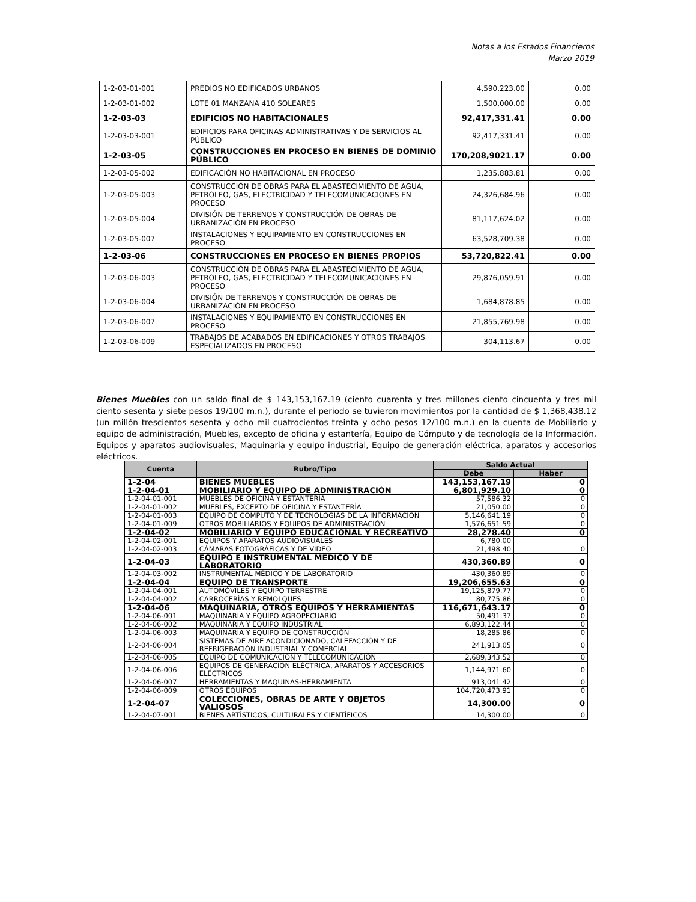Notas a los Estados Financieros
Marzo 2019
| 1-2-03-01-001 | PREDIOS NO EDIFICADOS URBANOS | 4,590,223.00 | 0.00 |
| 1-2-03-01-002 | LOTE 01 MANZANA 410 SOLEARES | 1,500,000.00 | 0.00 |
| 1-2-03-03 | EDIFICIOS NO HABITACIONALES | 92,417,331.41 | 0.00 |
| 1-2-03-03-001 | EDIFICIOS PARA OFICINAS ADMINISTRATIVAS Y DE SERVICIOS AL PÚBLICO | 92,417,331.41 | 0.00 |
| 1-2-03-05 | CONSTRUCCIONES EN PROCESO EN BIENES DE DOMINIO PÚBLICO | 170,208,9021.17 | 0.00 |
| 1-2-03-05-002 | EDIFICACIÓN NO HABITACIONAL EN PROCESO | 1,235,883.81 | 0.00 |
| 1-2-03-05-003 | CONSTRUCCIÓN DE OBRAS PARA EL ABASTECIMIENTO DE AGUA, PETRÓLEO, GAS, ELECTRICIDAD Y TELECOMUNICACIONES EN PROCESO | 24,326,684.96 | 0.00 |
| 1-2-03-05-004 | DIVISIÓN DE TERRENOS Y CONSTRUCCIÓN DE OBRAS DE URBANIZACIÓN EN PROCESO | 81,117,624.02 | 0.00 |
| 1-2-03-05-007 | INSTALACIONES Y EQUIPAMIENTO EN CONSTRUCCIONES EN PROCESO | 63,528,709.38 | 0.00 |
| 1-2-03-06 | CONSTRUCCIONES EN PROCESO EN BIENES PROPIOS | 53,720,822.41 | 0.00 |
| 1-2-03-06-003 | CONSTRUCCIÓN DE OBRAS PARA EL ABASTECIMIENTO DE AGUA, PETRÓLEO, GAS, ELECTRICIDAD Y TELECOMUNICACIONES EN PROCESO | 29,876,059.91 | 0.00 |
| 1-2-03-06-004 | DIVISIÓN DE TERRENOS Y CONSTRUCCIÓN DE OBRAS DE URBANIZACIÓN EN PROCESO | 1,684,878.85 | 0.00 |
| 1-2-03-06-007 | INSTALACIONES Y EQUIPAMIENTO EN CONSTRUCCIONES EN PROCESO | 21,855,769.98 | 0.00 |
| 1-2-03-06-009 | TRABAJOS DE ACABADOS EN EDIFICACIONES Y OTROS TRABAJOS ESPECIALIZADOS EN PROCESO | 304,113.67 | 0.00 |
Bienes Muebles con un saldo final de $ 143,153,167.19 (ciento cuarenta y tres millones ciento cincuenta y tres mil ciento sesenta y siete pesos 19/100 m.n.), durante el periodo se tuvieron movimientos por la cantidad de $ 1,368,438.12 (un millón trescientos sesenta y ocho mil cuatrocientos treinta y ocho pesos 12/100 m.n.) en la cuenta de Mobiliario y equipo de administración, Muebles, excepto de oficina y estantería, Equipo de Cómputo y de tecnología de la Información, Equipos y aparatos audiovisuales, Maquinaria y equipo industrial, Equipo de generación eléctrica, aparatos y accesorios eléctricos.
| Cuenta | Rubro/Tipo | Saldo Actual | |
| --- | --- | --- | --- |
| | | Debe | Haber |
| 1-2-04 | BIENES MUEBLES | 143,153,167.19 | 0 |
| 1-2-04-01 | MOBILIARIO Y EQUIPO DE ADMINISTRACIÓN | 6,801,929.10 | 0 |
| 1-2-04-01-001 | MUEBLES DE OFICINA Y ESTANTERÍA | 57,586.32 | 0 |
| 1-2-04-01-002 | MUEBLES, EXCEPTO DE OFICINA Y ESTANTERÍA | 21,050.00 | 0 |
| 1-2-04-01-003 | EQUIPO DE CÓMPUTO Y DE TECNOLOGÍAS DE LA INFORMACIÓN | 5,146,641.19 | 0 |
| 1-2-04-01-009 | OTROS MOBILIARIOS Y EQUIPOS DE ADMINISTRACIÓN | 1,576,651.59 | 0 |
| 1-2-04-02 | MOBILIARIO Y EQUIPO EDUCACIONAL Y RECREATIVO | 28,278.40 | 0 |
| 1-2-04-02-001 | EQUIPOS Y APARATOS AUDIOVISUALES | 6,780.00 | |
| 1-2-04-02-003 | CÁMARAS FOTOGRÁFICAS Y DE VIDEO | 21,498.40 | 0 |
| 1-2-04-03 | EQUIPO E INSTRUMENTAL MÉDICO Y DE LABORATORIO | 430,360.89 | 0 |
| 1-2-04-03-002 | INSTRUMENTAL MÉDICO Y DE LABORATORIO | 430,360.89 | 0 |
| 1-2-04-04 | EQUIPO DE TRANSPORTE | 19,206,655.63 | 0 |
| 1-2-04-04-001 | AUTOMÓVILES Y EQUIPO TERRESTRE | 19,125,879.77 | 0 |
| 1-2-04-04-002 | CARROCERÍAS Y REMOLQUES | 80,775.86 | 0 |
| 1-2-04-06 | MAQUINARIA, OTROS EQUIPOS Y HERRAMIENTAS | 116,671,643.17 | 0 |
| 1-2-04-06-001 | MAQUINARIA Y EQUIPO AGROPECUARIO | 50,491.37 | 0 |
| 1-2-04-06-002 | MAQUINARIA Y EQUIPO INDUSTRIAL | 6,893,122.44 | 0 |
| 1-2-04-06-003 | MAQUINARIA Y EQUIPO DE CONSTRUCCIÓN | 18,285.86 | 0 |
| 1-2-04-06-004 | SISTEMAS DE AIRE ACONDICIONADO, CALEFACCIÓN Y DE REFRIGERACIÓN INDUSTRIAL Y COMERCIAL | 241,913.05 | 0 |
| 1-2-04-06-005 | EQUIPO DE COMUNICACIÓN Y TELECOMUNICACIÓN | 2,689,343.52 | 0 |
| 1-2-04-06-006 | EQUIPOS DE GENERACIÓN ELÉCTRICA, APARATOS Y ACCESORIOS ELÉCTRICOS | 1,144,971.60 | 0 |
| 1-2-04-06-007 | HERRAMIENTAS Y MÁQUINAS-HERRAMIENTA | 913,041.42 | 0 |
| 1-2-04-06-009 | OTROS EQUIPOS | 104,720,473.91 | 0 |
| 1-2-04-07 | COLECCIONES, OBRAS DE ARTE Y OBJETOS VALIOSOS | 14,300.00 | 0 |
| 1-2-04-07-001 | BIENES ARTÍSTICOS, CULTURALES Y CIENTÍFICOS | 14,300.00 | 0 |